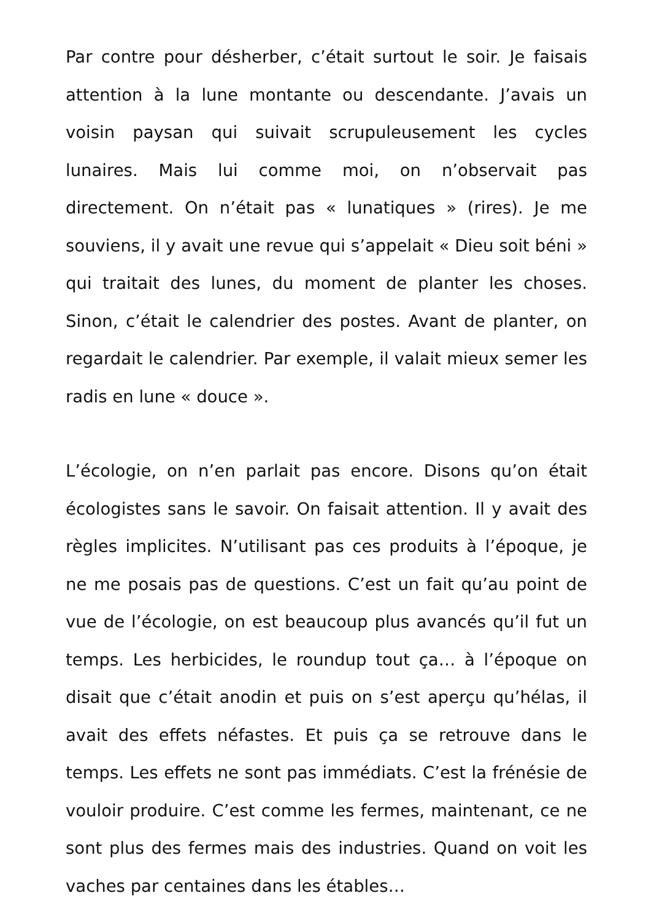Par contre pour désherber, c’était surtout le soir. Je faisais attention à la lune montante ou descendante. J’avais un voisin paysan qui suivait scrupuleusement les cycles lunaires. Mais lui comme moi, on n’observait pas directement. On n’était pas « lunatiques » (rires). Je me souviens, il y avait une revue qui s’appelait « Dieu soit béni » qui traitait des lunes, du moment de planter les choses. Sinon, c’était le calendrier des postes. Avant de planter, on regardait le calendrier. Par exemple, il valait mieux semer les radis en lune « douce ».
L’écologie, on n’en parlait pas encore. Disons qu’on était écologistes sans le savoir. On faisait attention. Il y avait des règles implicites. N’utilisant pas ces produits à l’époque, je ne me posais pas de questions. C’est un fait qu’au point de vue de l’écologie, on est beaucoup plus avancés qu’il fut un temps. Les herbicides, le roundup tout ça… à l’époque on disait que c’était anodin et puis on s’est aperçu qu’hélas, il avait des effets néfastes. Et puis ça se retrouve dans le temps. Les effets ne sont pas immédiats. C’est la frénésie de vouloir produire. C’est comme les fermes, maintenant, ce ne sont plus des fermes mais des industries. Quand on voit les vaches par centaines dans les étables…